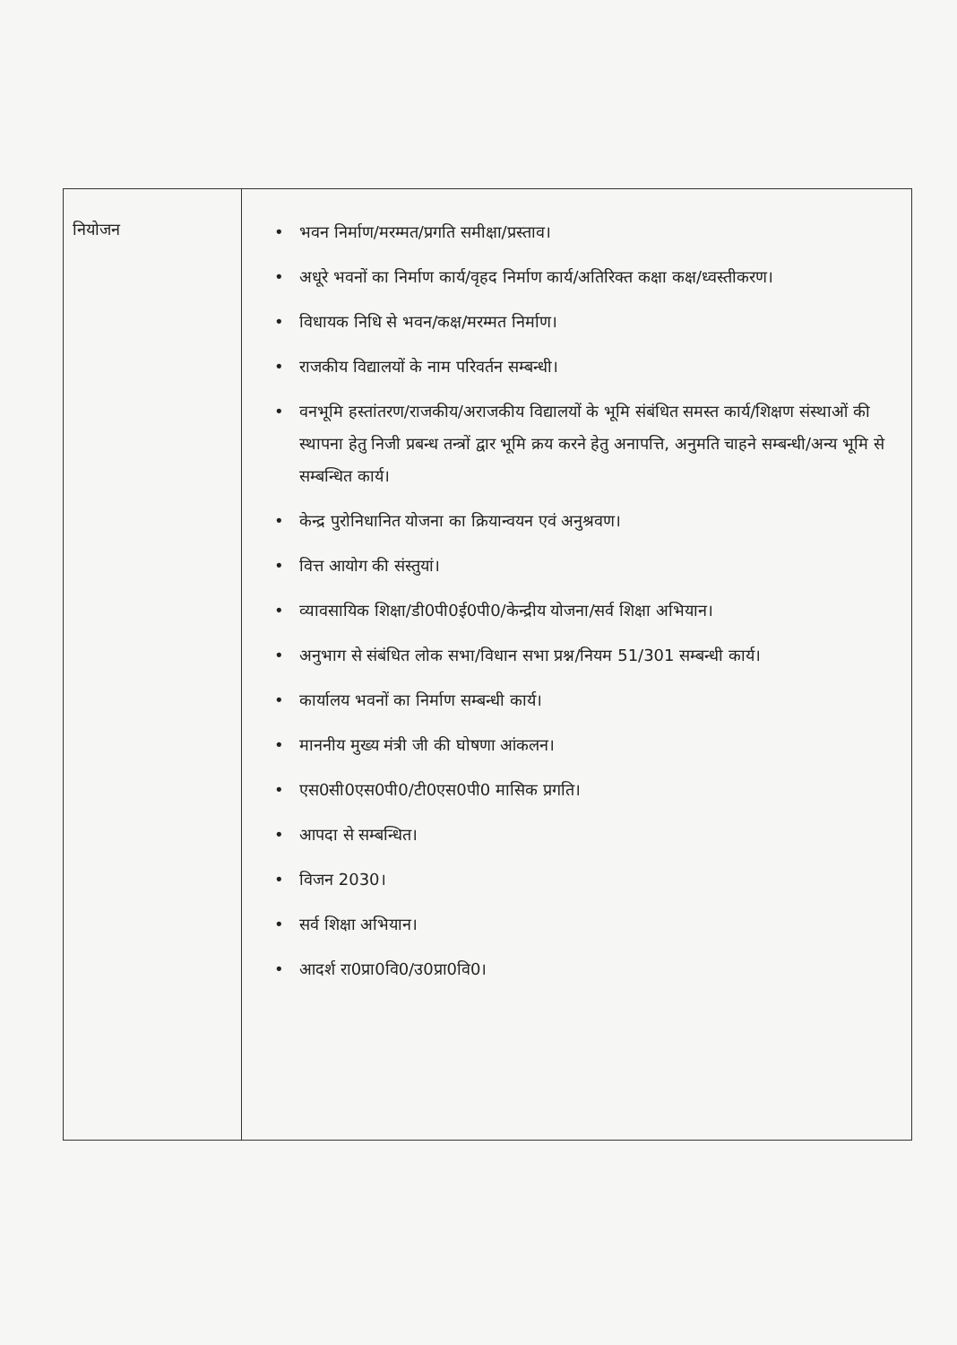| नियोजन | • भवन निर्माण/मरम्मत/प्रगति समीक्षा/प्रस्ताव। • अधूरे भवनों का निर्माण कार्य/वृहद निर्माण कार्य/अतिरिक्त कक्षा कक्ष/ध्वस्तीकरण। • विधायक निधि से भवन/कक्ष/मरम्मत निर्माण। • राजकीय विद्यालयों के नाम परिवर्तन सम्बन्धी। • वनभूमि हस्तांतरण/राजकीय/अराजकीय विद्यालयों के भूमि संबंधित समस्त कार्य/शिक्षण संस्थाओं की स्थापना हेतु निजी प्रबन्ध तन्त्रों द्वार भूमि क्रय करने हेतु अनापत्ति, अनुमति चाहने सम्बन्धी/अन्य भूमि से सम्बन्धित कार्य। • केन्द्र पुरोनिधानित योजना का क्रियान्वयन एवं अनुश्रवण। • वित्त आयोग की संस्तुयां। • व्यावसायिक शिक्षा/डी0पी0ई0पी0/केन्द्रीय योजना/सर्व शिक्षा अभियान। • अनुभाग से संबंधित लोक सभा/विधान सभा प्रश्न/नियम 51/301 सम्बन्धी कार्य। • कार्यालय भवनों का निर्माण सम्बन्धी कार्य। • माननीय मुख्य मंत्री जी की घोषणा आंकलन। • एस0सी0एस0पी0/टी0एस0पी0 मासिक प्रगति। • आपदा से सम्बन्धित। • विजन 2030। • सर्व शिक्षा अभियान। • आदर्श रा0प्रा0वि0/उ0प्रा0वि0। |